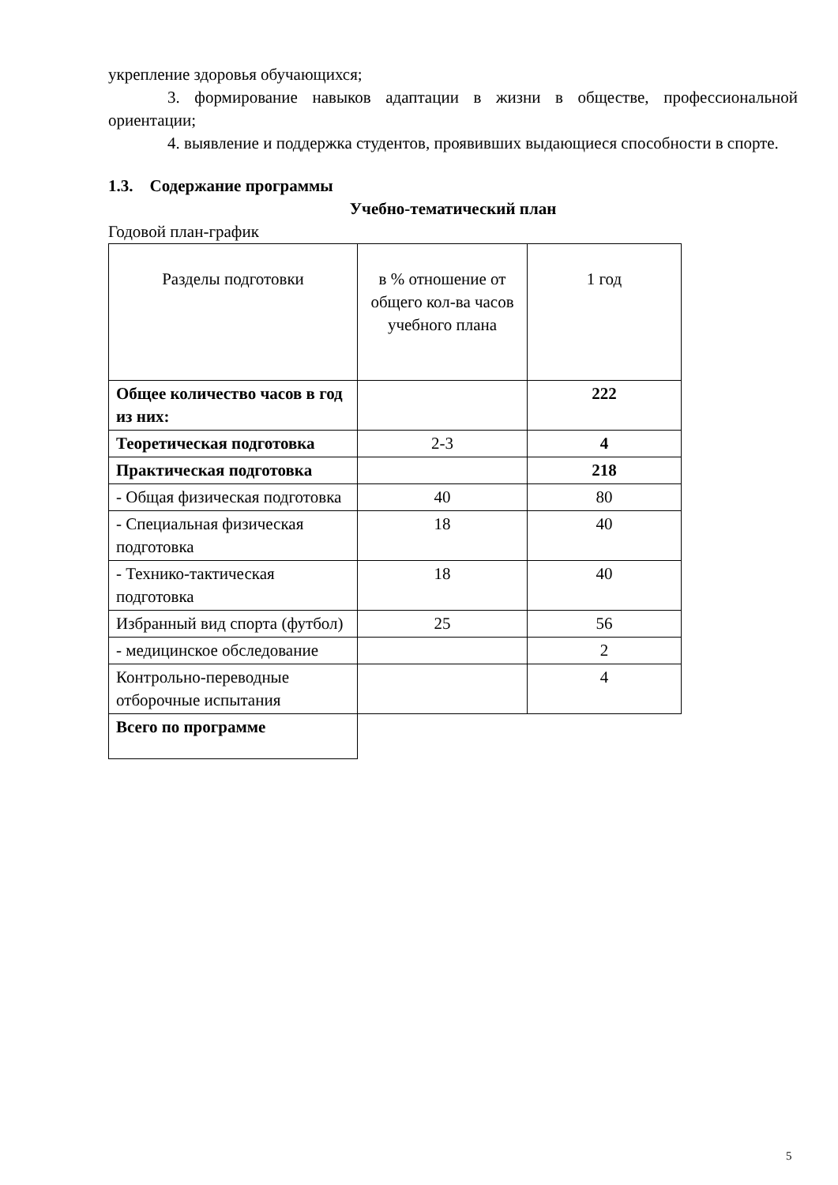укрепление здоровья обучающихся;
3. формирование навыков адаптации в жизни в обществе, профессиональной ориентации;
4. выявление и поддержка студентов, проявивших выдающиеся способности в спорте.
1.3. Содержание программы
Учебно-тематический план
Годовой план-график
| Разделы подготовки | в % отношение от общего кол-ва часов учебного плана | 1 год |
| Общее количество часов в год из них: | | 222 |
| Теоретическая подготовка | 2-3 | 4 |
| Практическая подготовка | | 218 |
| - Общая физическая подготовка | 40 | 80 |
| - Специальная физическая подготовка | 18 | 40 |
| - Технико-тактическая подготовка | 18 | 40 |
| Избранный вид спорта (футбол) | 25 | 56 |
| - медицинское обследование | | 2 |
| Контрольно-переводные отборочные испытания | | 4 |
| Всего по программе | | |
5